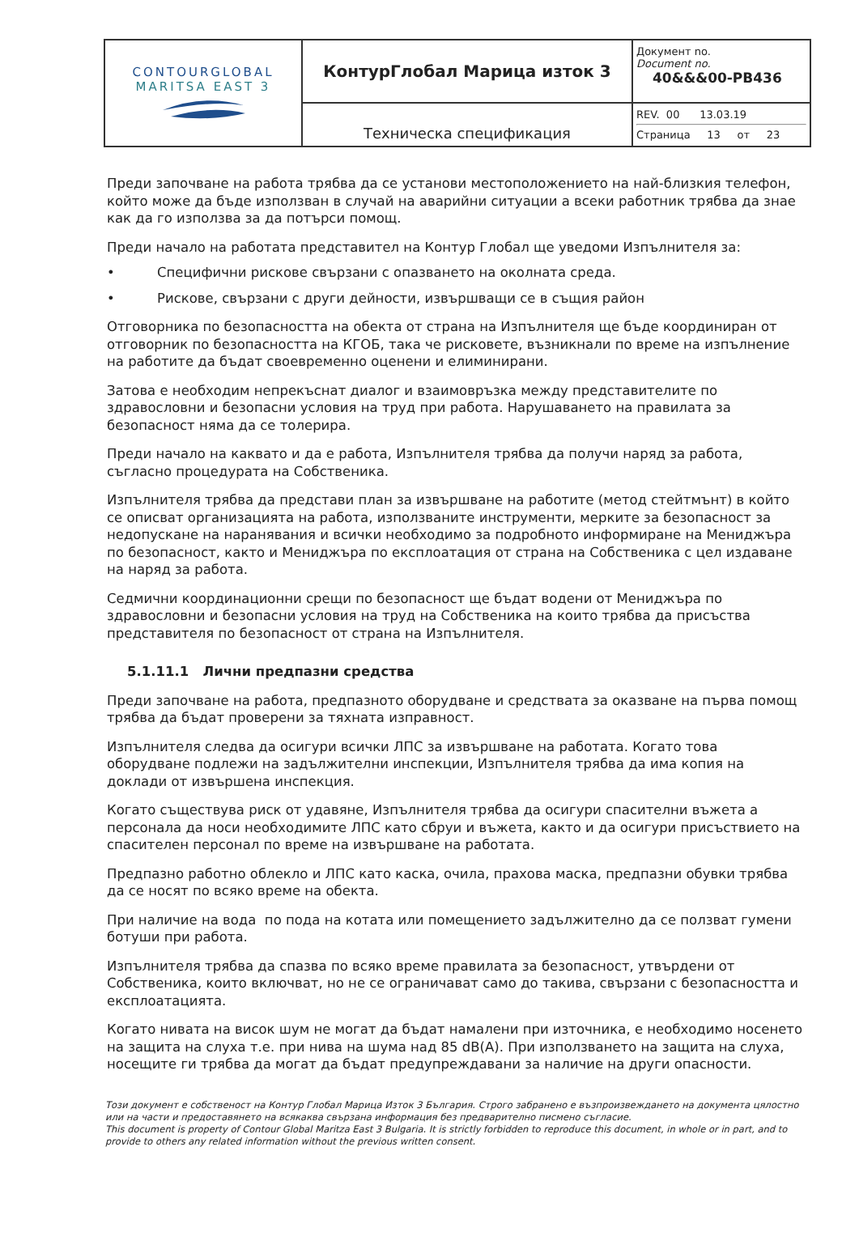| CONTOURGLOBAL MARITSA EAST 3 | КонтурГлобал Марица изток 3 | Документ no. Document no. 40&&&00-PB436 |
| | Техническа спецификация | REV. 00 13.03.19 Страница 13 от 23 |
Преди започване на работа трябва да се установи местоположението на най-близкия телефон, който може да бъде използван в случай на аварийни ситуации а всеки работник трябва да знае как да го използва за да потърси помощ.
Преди начало на работата представител на Контур Глобал ще уведоми Изпълнителя за:
• Специфични рискове свързани с опазването на околната среда.
• Рискове, свързани с други дейности, извършващи се в същия район
Отговорника по безопасността на обекта от страна на Изпълнителя ще бъде координиран от отговорник по безопасността на КГОБ, така че рисковете, възникнали по време на изпълнение на работите да бъдат своевременно оценени и елиминирани.
Затова е необходим непрекъснат диалог и взаимовръзка между представителите по здравословни и безопасни условия на труд при работа. Нарушаването на правилата за безопасност няма да се толерира.
Преди начало на каквато и да е работа, Изпълнителя трябва да получи наряд за работа, съгласно процедурата на Собственика.
Изпълнителя трябва да представи план за извършване на работите (метод стейтмънт) в който се описват организацията на работа, използваните инструменти, мерките за безопасност за недопускане на наранявания и всички необходимо за подробното информиране на Мениджъра по безопасност, както и Мениджъра по експлоатация от страна на Собственика с цел издаване на наряд за работа.
Седмични координационни срещи по безопасност ще бъдат водени от Мениджъра по здравословни и безопасни условия на труд на Собственика на които трябва да присъства представителя по безопасност от страна на Изпълнителя.
5.1.11.1 Лични предпазни средства
Преди започване на работа, предпазното оборудване и средствата за оказване на първа помощ трябва да бъдат проверени за тяхната изправност.
Изпълнителя следва да осигури всички ЛПС за извършване на работата. Когато това оборудване подлежи на задължителни инспекции, Изпълнителя трябва да има копия на доклади от извършена инспекция.
Когато съществува риск от удавяне, Изпълнителя трябва да осигури спасителни въжета а персонала да носи необходимите ЛПС като сбруи и въжета, както и да осигури присъствието на спасителен персонал по време на извършване на работата.
Предпазно работно облекло и ЛПС като каска, очила, прахова маска, предпазни обувки трябва да се носят по всяко време на обекта.
При наличие на вода по пода на котата или помещението задължително да се ползват гумени ботуши при работа.
Изпълнителя трябва да спазва по всяко време правилата за безопасност, утвърдени от Собственика, които включват, но не се ограничават само до такива, свързани с безопасността и експлоатацията.
Когато нивата на висок шум не могат да бъдат намалени при източника, е необходимо носенето на защита на слуха т.е. при нива на шума над 85 dB(A). При използването на защита на слуха, носещите ги трябва да могат да бъдат предупреждавани за наличие на други опасности.
Този документ е собственост на Контур Глобал Марица Изток 3 България. Строго забранено е възпроизвеждането на документа цялостно или на части и предоставянето на всякаква свързана информация без предварително писмено съгласие.
This document is property of Contour Global Maritza East 3 Bulgaria. It is strictly forbidden to reproduce this document, in whole or in part, and to provide to others any related information without the previous written consent.